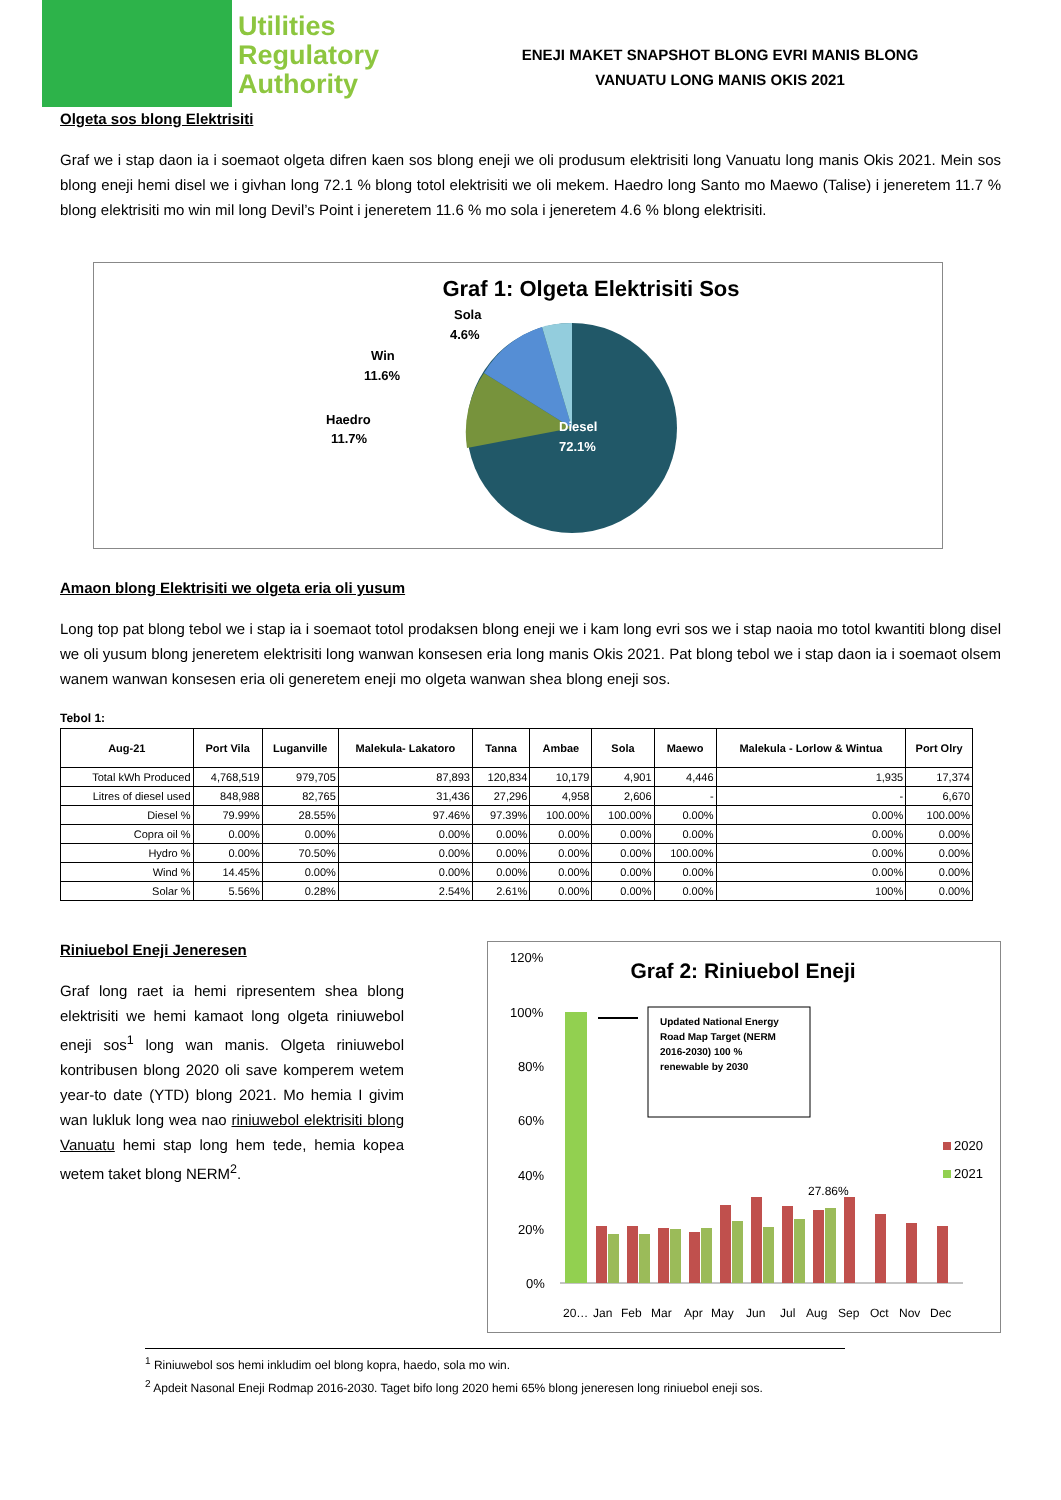Utilities
Regulatory
Authority
ENEJI MAKET SNAPSHOT BLONG EVRI MANIS BLONG
VANUATU LONG MANIS OKIS 2021
Olgeta sos blong Elektrisiti
Graf we i stap daon ia i soemaot olgeta difren kaen sos blong eneji we oli produsum elektrisiti long Vanuatu long manis Okis 2021. Mein sos blong eneji hemi disel we i givhan long 72.1 % blong totol elektrisiti we oli mekem. Haedro long Santo mo Maewo (Talise) i jeneretem 11.7 % blong elektrisiti mo win mil long Devil’s Point i jeneretem 11.6 % mo sola i jeneretem 4.6 % blong elektrisiti.
Graf 1: Olgeta Elektrisiti Sos
Diesel
72.1%
Sola
4.6%
Win
11.6%
Haedro
11.7%
Amaon blong Elektrisiti we olgeta eria oli yusum
Long top pat blong tebol we i stap ia i soemaot totol prodaksen blong eneji we i kam long evri sos we i stap naoia mo totol kwantiti blong disel we oli yusum blong jeneretem elektrisiti long wanwan konsesen eria long manis Okis 2021. Pat blong tebol we i stap daon ia i soemaot olsem wanem wanwan konsesen eria oli generetem eneji mo olgeta wanwan shea blong eneji sos.
Tebol 1:
| Aug-21 | Port Vila | Luganville | Malekula- Lakatoro | Tanna | Ambae | Sola | Maewo | Malekula - Lorlow & Wintua | Port Olry |
| --- | --- | --- | --- | --- | --- | --- | --- | --- | --- |
| Total kWh Produced | 4,768,519 | 979,705 | 87,893 | 120,834 | 10,179 | 4,901 | 4,446 | 1,935 | 17,374 |
| Litres of diesel used | 848,988 | 82,765 | 31,436 | 27,296 | 4,958 | 2,606 | - | - | 6,670 |
| Diesel % | 79.99% | 28.55% | 97.46% | 97.39% | 100.00% | 100.00% | 0.00% | 0.00% | 100.00% |
| Copra oil % | 0.00% | 0.00% | 0.00% | 0.00% | 0.00% | 0.00% | 0.00% | 0.00% | 0.00% |
| Hydro % | 0.00% | 70.50% | 0.00% | 0.00% | 0.00% | 0.00% | 100.00% | 0.00% | 0.00% |
| Wind % | 14.45% | 0.00% | 0.00% | 0.00% | 0.00% | 0.00% | 0.00% | 0.00% | 0.00% |
| Solar % | 5.56% | 0.28% | 2.54% | 2.61% | 0.00% | 0.00% | 0.00% | 100% | 0.00% |
Riniuebol Eneji Jeneresen
Graf long raet ia hemi ripresentem shea blong elektrisiti we hemi kamaot long olgeta riniuwebol eneji sos<sup>1</sup> long wan manis. Olgeta riniuwebol kontribusen blong 2020 oli save komperem wetem year-to date (YTD) blong 2021. Mo hemia I givim wan lukluk long wea nao riniuwebol elektrisiti blong Vanuatu hemi stap long hem tede, hemia kopea wetem taket blong NERM<sup>2</sup>.
Graf 2: Riniuebol Eneji
120%
100%
80%
60%
40%
20%
0%
27.86%
Updated National Energy
Road Map Target (NERM
2016-2030) 100 %
renewable by 2030
2020
2021
20…
Jan
Feb
Mar
Apr
May
Jun
Jul
Aug
Sep
Oct
Nov
Dec
<sup>1</sup> Riniuwebol sos hemi inkludim oel blong kopra, haedo, sola mo win.
<sup>2</sup> Apdeit Nasonal Eneji Rodmap 2016-2030. Taget bifo long 2020 hemi 65% blong jeneresen long riniuebol eneji sos.